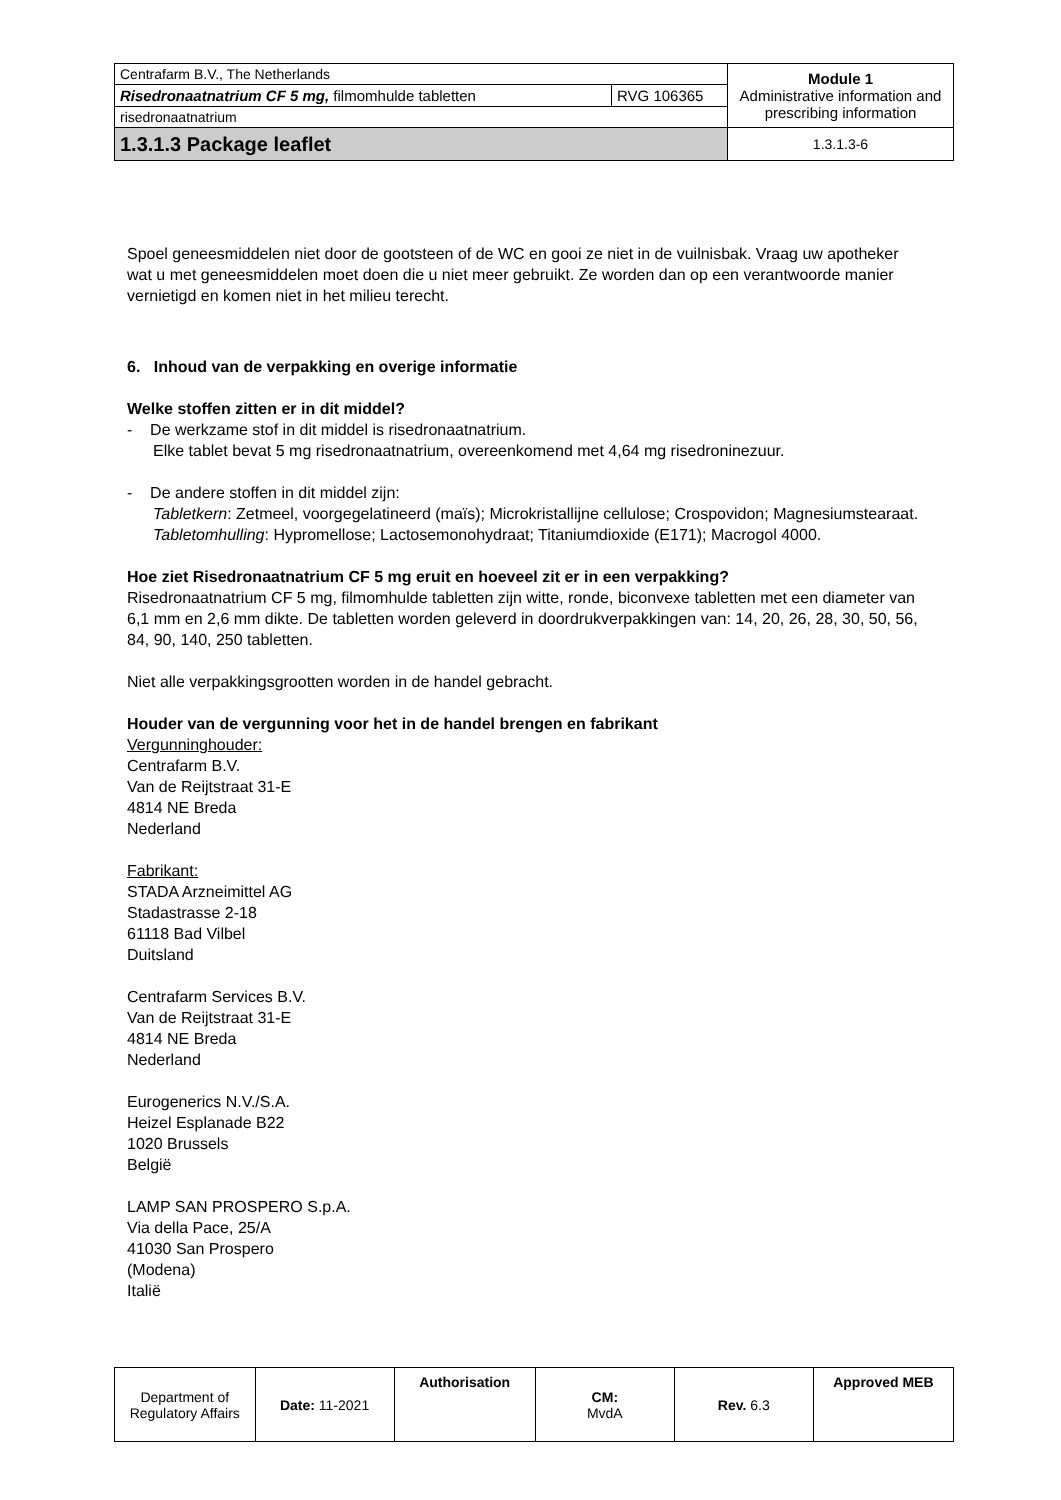| Centrafarm B.V., The Netherlands | | Module 1 Administrative information and prescribing information |
| Risedronaatnatrium CF 5 mg, filmomhulde tabletten | RVG 106365 | |
| risedronaatnatrium | | |
| 1.3.1.3 Package leaflet | | 1.3.1.3-6 |
Spoel geneesmiddelen niet door de gootsteen of de WC en gooi ze niet in de vuilnisbak. Vraag uw apotheker wat u met geneesmiddelen moet doen die u niet meer gebruikt. Ze worden dan op een verantwoorde manier vernietigd en komen niet in het milieu terecht.
6. Inhoud van de verpakking en overige informatie
Welke stoffen zitten er in dit middel?
- De werkzame stof in dit middel is risedronaatnatrium.
Elke tablet bevat 5 mg risedronaatnatrium, overeenkomend met 4,64 mg risedroninezuur.
- De andere stoffen in dit middel zijn:
Tabletkern: Zetmeel, voorgegelatineerd (maïs); Microkristallijne cellulose; Crospovidon; Magnesiumstearaat.
Tabletomhulling: Hypromellose; Lactosemonohydraat; Titaniumdioxide (E171); Macrogol 4000.
Hoe ziet Risedronaatnatrium CF 5 mg eruit en hoeveel zit er in een verpakking?
Risedronaatnatrium CF 5 mg, filmomhulde tabletten zijn witte, ronde, biconvexe tabletten met een diameter van 6,1 mm en 2,6 mm dikte. De tabletten worden geleverd in doordrukverpakkingen van: 14, 20, 26, 28, 30, 50, 56, 84, 90, 140, 250 tabletten.
Niet alle verpakkingsgrootten worden in de handel gebracht.
Houder van de vergunning voor het in de handel brengen en fabrikant
Vergunninghouder:
Centrafarm B.V.
Van de Reijtstraat 31-E
4814 NE Breda
Nederland
Fabrikant:
STADA Arzneimittel AG
Stadastrasse 2-18
61118 Bad Vilbel
Duitsland
Centrafarm Services B.V.
Van de Reijtstraat 31-E
4814 NE Breda
Nederland
Eurogenerics N.V./S.A.
Heizel Esplanade B22
1020 Brussels
België
LAMP SAN PROSPERO S.p.A.
Via della Pace, 25/A
41030 San Prospero
(Modena)
Italië
| Department of Regulatory Affairs | Date: 11-2021 | Authorisation | CM: MvdA | Rev. 6.3 | Approved MEB |